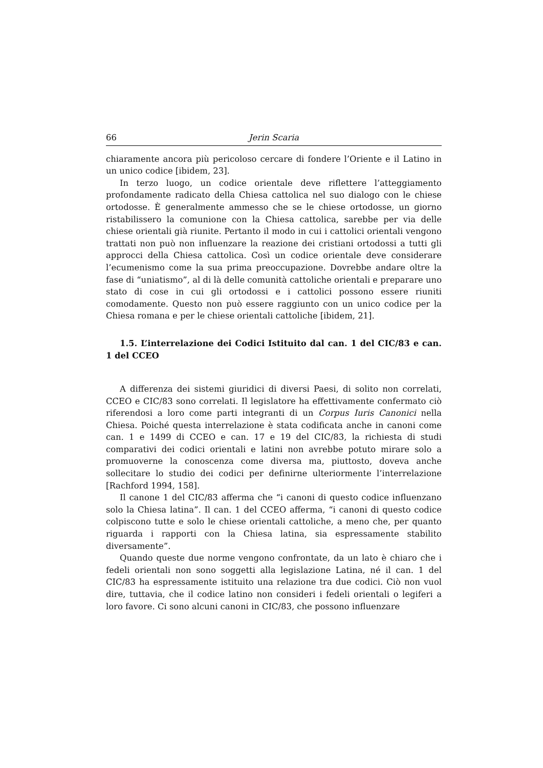66 Jerin Scaria
chiaramente ancora più pericoloso cercare di fondere l’Oriente e il Latino in un unico codice [ibidem, 23].
In terzo luogo, un codice orientale deve riflettere l’atteggiamento profondamente radicato della Chiesa cattolica nel suo dialogo con le chiese ortodosse. È generalmente ammesso che se le chiese ortodosse, un giorno ristabilissero la comunione con la Chiesa cattolica, sarebbe per via delle chiese orientali già riunite. Pertanto il modo in cui i cattolici orientali vengono trattati non può non influenzare la reazione dei cristiani ortodossi a tutti gli approcci della Chiesa cattolica. Così un codice orientale deve considerare l’ecumenismo come la sua prima preoccupazione. Dovrebbe andare oltre la fase di “uniatismo”, al di là delle comunità cattoliche orientali e preparare uno stato di cose in cui gli ortodossi e i cattolici possono essere riuniti comodamente. Questo non può essere raggiunto con un unico codice per la Chiesa romana e per le chiese orientali cattoliche [ibidem, 21].
1.5. L’interrelazione dei Codici Istituito dal can. 1 del CIC/83 e can. 1 del CCEO
A differenza dei sistemi giuridici di diversi Paesi, di solito non correlati, CCEO e CIC/83 sono correlati. Il legislatore ha effettivamente confermato ciò riferendosi a loro come parti integranti di un Corpus Iuris Canonici nella Chiesa. Poiché questa interrelazione è stata codificata anche in canoni come can. 1 e 1499 di CCEO e can. 17 e 19 del CIC/83, la richiesta di studi comparativi dei codici orientali e latini non avrebbe potuto mirare solo a promuoverne la conoscenza come diversa ma, piuttosto, doveva anche sollecitare lo studio dei codici per definirne ulteriormente l’interrelazione [Rachford 1994, 158].
Il canone 1 del CIC/83 afferma che “i canoni di questo codice influenzano solo la Chiesa latina”. Il can. 1 del CCEO afferma, “i canoni di questo codice colpiscono tutte e solo le chiese orientali cattoliche, a meno che, per quanto riguarda i rapporti con la Chiesa latina, sia espressamente stabilito diversamente”.
Quando queste due norme vengono confrontate, da un lato è chiaro che i fedeli orientali non sono soggetti alla legislazione Latina, né il can. 1 del CIC/83 ha espressamente istituito una relazione tra due codici. Ciò non vuol dire, tuttavia, che il codice latino non consideri i fedeli orientali o legiferi a loro favore. Ci sono alcuni canoni in CIC/83, che possono influenzare